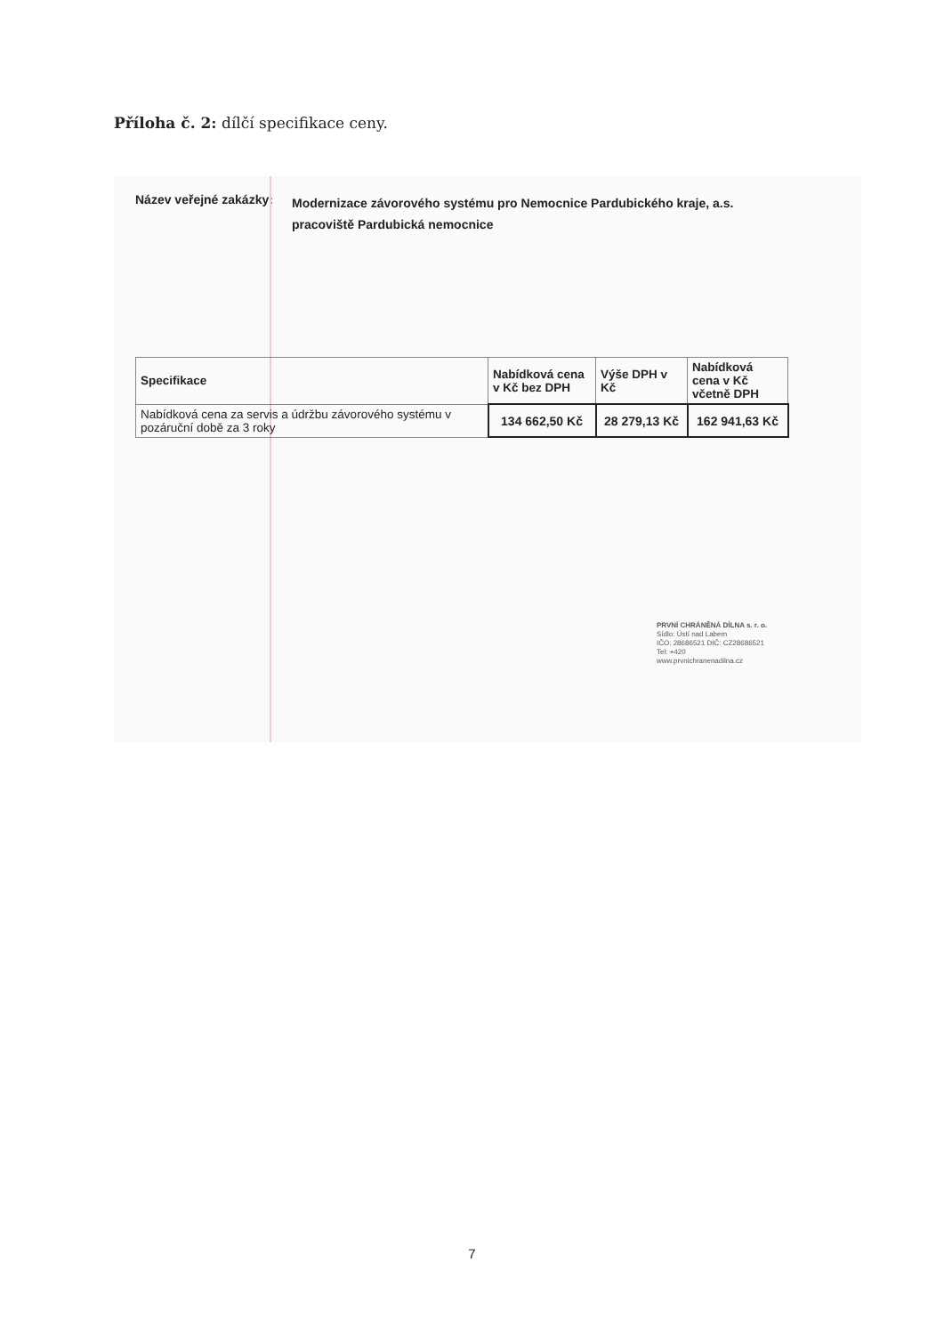Příloha č. 2: dílčí specifikace ceny.
Název veřejné zakázky:
Modernizace závorového systému pro Nemocnice Pardubického kraje, a.s.
pracoviště Pardubická nemocnice
| Specifikace | Nabídková cena v Kč bez DPH | Výše DPH v Kč | Nabídková cena v Kč včetně DPH |
| --- | --- | --- | --- |
| Nabídková cena za servis a údržbu závorového systému v pozáruční době za 3 roky | 134 662,50 Kč | 28 279,13 Kč | 162 941,63 Kč |
PRVNÍ CHRÁNĚNÁ DÍLNA s. r. o.
Sídlo: Ústí nad Labem
IČO: 28686521 DIČ: CZ28686521
Tel: +420
www.prvnichranenadilna.cz
7